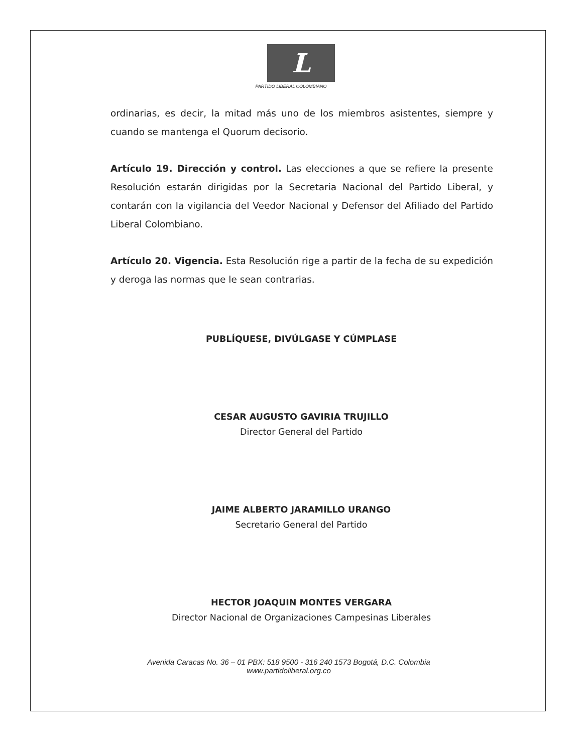L
PARTIDO LIBERAL COLOMBIANO
ordinarias, es decir, la mitad más uno de los miembros asistentes, siempre y cuando se mantenga el Quorum decisorio.
Artículo 19. Dirección y control. Las elecciones a que se refiere la presente Resolución estarán dirigidas por la Secretaria Nacional del Partido Liberal, y contarán con la vigilancia del Veedor Nacional y Defensor del Afiliado del Partido Liberal Colombiano.
Artículo 20. Vigencia. Esta Resolución rige a partir de la fecha de su expedición y deroga las normas que le sean contrarias.
PUBLÍQUESE, DIVÚLGASE Y CÚMPLASE
CESAR AUGUSTO GAVIRIA TRUJILLO
Director General del Partido
JAIME ALBERTO JARAMILLO URANGO
Secretario General del Partido
HECTOR JOAQUIN MONTES VERGARA
Director Nacional de Organizaciones Campesinas Liberales
Avenida Caracas No. 36 – 01 PBX: 518 9500 - 316 240 1573 Bogotá, D.C. Colombia
www.partidoliberal.org.co